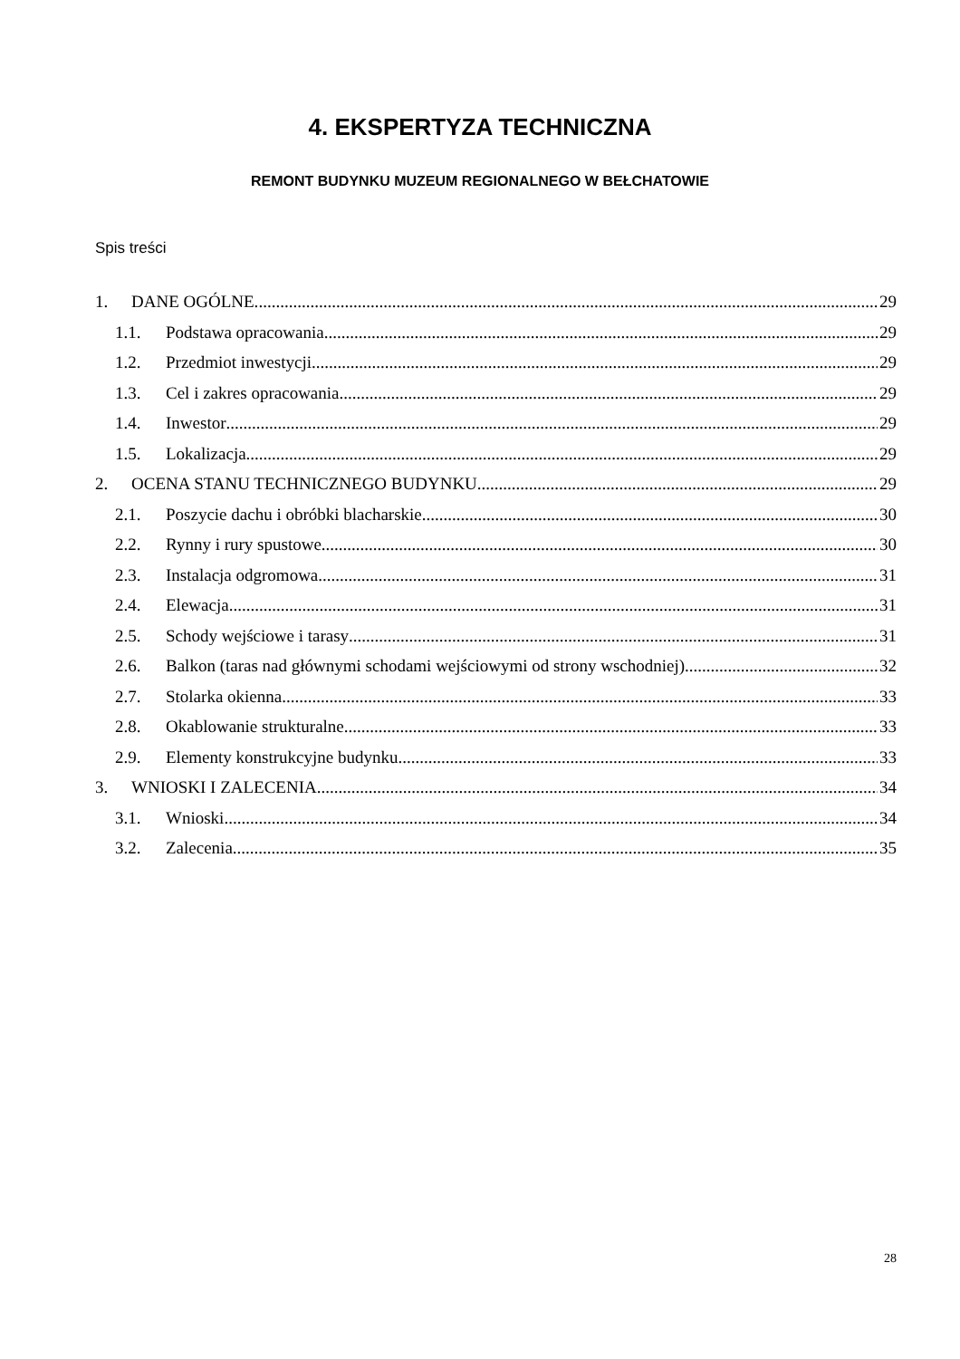4. EKSPERTYZA TECHNICZNA
REMONT BUDYNKU MUZEUM REGIONALNEGO W BEŁCHATOWIE
Spis treści
1. DANE OGÓLNE. 29
1.1. Podstawa opracowania 29
1.2. Przedmiot inwestycji 29
1.3. Cel i zakres opracowania 29
1.4. Inwestor 29
1.5. Lokalizacja 29
2. OCENA STANU TECHNICZNEGO BUDYNKU. 29
2.1. Poszycie dachu i obróbki blacharskie 30
2.2. Rynny i rury spustowe 30
2.3. Instalacja odgromowa 31
2.4. Elewacja 31
2.5. Schody wejściowe i tarasy 31
2.6. Balkon (taras nad głównymi schodami wejściowymi od strony wschodniej) 32
2.7. Stolarka okienna 33
2.8. Okablowanie strukturalne 33
2.9. Elementy konstrukcyjne budynku 33
3. WNIOSKI I ZALECENIA 34
3.1. Wnioski 34
3.2. Zalecenia 35
28